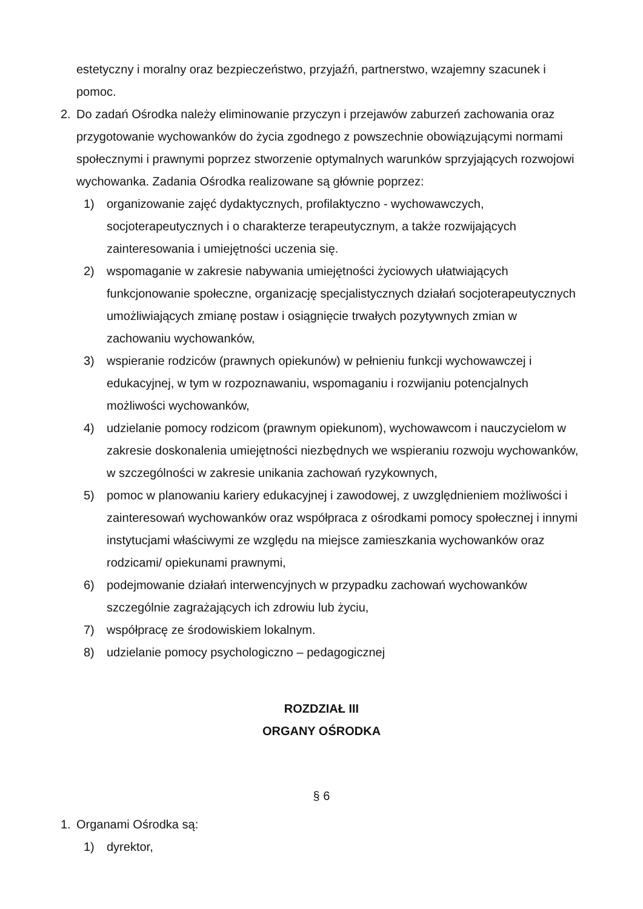estetyczny i moralny oraz bezpieczeństwo, przyjaźń, partnerstwo, wzajemny szacunek i pomoc.
2. Do zadań Ośrodka należy eliminowanie przyczyn i przejawów zaburzeń zachowania oraz przygotowanie wychowanków do życia zgodnego z powszechnie obowiązującymi normami społecznymi i prawnymi poprzez stworzenie optymalnych warunków sprzyjających rozwojowi wychowanka. Zadania Ośrodka realizowane są głównie poprzez:
1) organizowanie zajęć dydaktycznych, profilaktyczno - wychowawczych, socjoterapeutycznych i o charakterze terapeutycznym, a także rozwijających zainteresowania i umiejętności uczenia się.
2) wspomaganie w zakresie nabywania umiejętności życiowych ułatwiających funkcjonowanie społeczne, organizację specjalistycznych działań socjoterapeutycznych umożliwiających zmianę postaw i osiągnięcie trwałych pozytywnych zmian w zachowaniu wychowanków,
3) wspieranie rodziców (prawnych opiekunów) w pełnieniu funkcji wychowawczej i edukacyjnej, w tym w rozpoznawaniu, wspomaganiu i rozwijaniu potencjalnych możliwości wychowanków,
4) udzielanie pomocy rodzicom (prawnym opiekunom), wychowawcom i nauczycielom w zakresie doskonalenia umiejętności niezbędnych we wspieraniu rozwoju wychowanków, w szczególności w zakresie unikania zachowań ryzykownych,
5) pomoc w planowaniu kariery edukacyjnej i zawodowej, z uwzględnieniem możliwości i zainteresowań wychowanków oraz współpraca z ośrodkami pomocy społecznej i innymi instytucjami właściwymi ze względu na miejsce zamieszkania wychowanków oraz rodzicami/ opiekunami prawnymi,
6) podejmowanie działań interwencyjnych w przypadku zachowań wychowanków szczególnie zagrażających ich zdrowiu lub życiu,
7) współpracę ze środowiskiem lokalnym.
8) udzielanie pomocy psychologiczno – pedagogicznej
ROZDZIAŁ III
ORGANY OŚRODKA
§ 6
1. Organami Ośrodka są:
1) dyrektor,